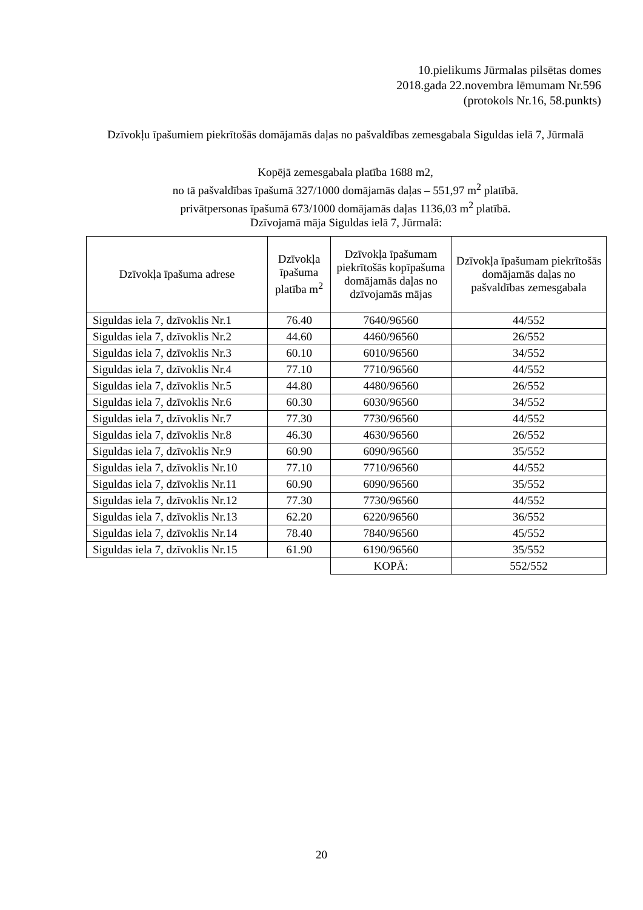10.pielikums Jūrmalas pilsētas domes
2018.gada 22.novembra lēmumam Nr.596
(protokols Nr.16, 58.punkts)
Dzīvokļu īpašumiem piekrītošās domājamās daļas no pašvaldības zemesgabala Siguldas ielā 7, Jūrmalā
Kopējā zemesgabala platība 1688 m2,
no tā pašvaldības īpašumā 327/1000 domājamās daļas – 551,97 m<sup>2</sup> platībā.
privātpersonas īpašumā 673/1000 domājamās daļas 1136,03 m<sup>2</sup> platībā.
Dzīvojamā māja Siguldas ielā 7, Jūrmalā:
| Dzīvokļa īpašuma adrese | Dzīvokļa īpašuma platība m<sup>2</sup> | Dzīvokļa īpašumam piekrītošās kopīpašuma domājamās daļas no dzīvojamās mājas | Dzīvokļa īpašumam piekrītošās domājamās daļas no pašvaldības zemesgabala |
| --- | --- | --- | --- |
| Siguldas iela 7, dzīvoklis Nr.1 | 76.40 | 7640/96560 | 44/552 |
| Siguldas iela 7, dzīvoklis Nr.2 | 44.60 | 4460/96560 | 26/552 |
| Siguldas iela 7, dzīvoklis Nr.3 | 60.10 | 6010/96560 | 34/552 |
| Siguldas iela 7, dzīvoklis Nr.4 | 77.10 | 7710/96560 | 44/552 |
| Siguldas iela 7, dzīvoklis Nr.5 | 44.80 | 4480/96560 | 26/552 |
| Siguldas iela 7, dzīvoklis Nr.6 | 60.30 | 6030/96560 | 34/552 |
| Siguldas iela 7, dzīvoklis Nr.7 | 77.30 | 7730/96560 | 44/552 |
| Siguldas iela 7, dzīvoklis Nr.8 | 46.30 | 4630/96560 | 26/552 |
| Siguldas iela 7, dzīvoklis Nr.9 | 60.90 | 6090/96560 | 35/552 |
| Siguldas iela 7, dzīvoklis Nr.10 | 77.10 | 7710/96560 | 44/552 |
| Siguldas iela 7, dzīvoklis Nr.11 | 60.90 | 6090/96560 | 35/552 |
| Siguldas iela 7, dzīvoklis Nr.12 | 77.30 | 7730/96560 | 44/552 |
| Siguldas iela 7, dzīvoklis Nr.13 | 62.20 | 6220/96560 | 36/552 |
| Siguldas iela 7, dzīvoklis Nr.14 | 78.40 | 7840/96560 | 45/552 |
| Siguldas iela 7, dzīvoklis Nr.15 | 61.90 | 6190/96560 | 35/552 |
| | | KOPĀ: | 552/552 |
20